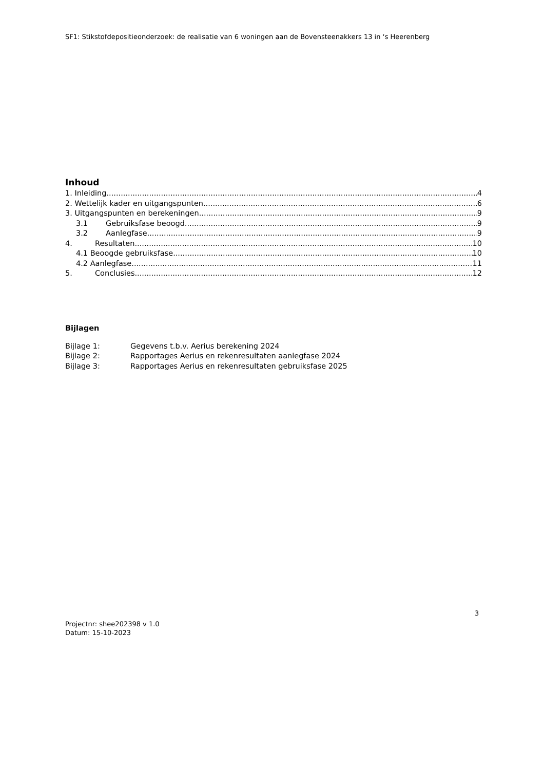SF1: Stikstofdepositieonderzoek: de realisatie van 6 woningen aan de Bovensteenakkers 13 in ‘s Heerenberg
Inhoud
1. Inleiding 4
2. Wettelijk kader en uitgangspunten 6
3. Uitgangspunten en berekeningen 9
3.1 Gebruiksfase beoogd 9
3.2 Aanlegfase 9
4. Resultaten 10
4.1 Beoogde gebruiksfase 10
4.2 Aanlegfase 11
5. Conclusies 12
Bijlagen
Bijlage 1: Gegevens t.b.v. Aerius berekening 2024
Bijlage 2: Rapportages Aerius en rekenresultaten aanlegfase 2024
Bijlage 3: Rapportages Aerius en rekenresultaten gebruiksfase 2025
3
Projectnr: shee202398 v 1.0
Datum: 15-10-2023